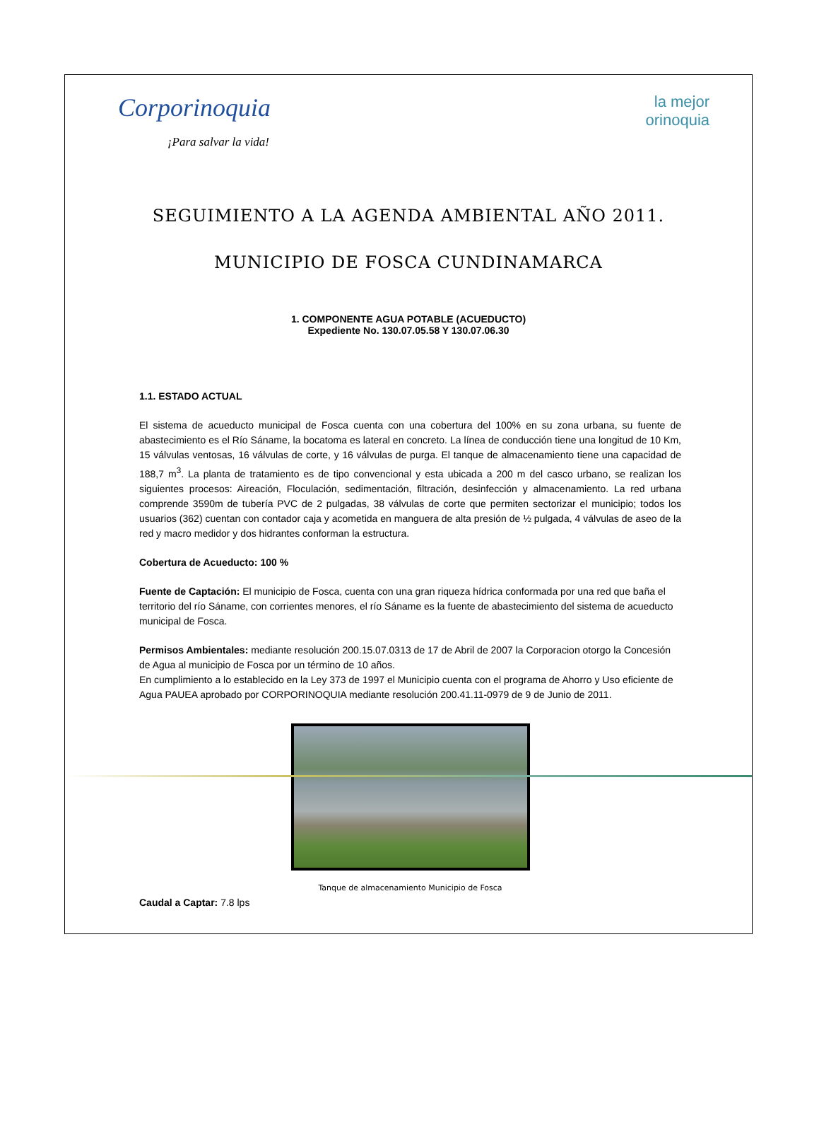Corporinoquia
¡Para salvar la vida!
la mejor
orinoquia
SEGUIMIENTO A LA AGENDA AMBIENTAL AÑO 2011.
MUNICIPIO DE FOSCA CUNDINAMARCA
1. COMPONENTE AGUA POTABLE (ACUEDUCTO)
Expediente No. 130.07.05.58 Y 130.07.06.30
1.1. ESTADO ACTUAL
El sistema de acueducto municipal de Fosca cuenta con una cobertura del 100% en su zona urbana, su fuente de abastecimiento es el Río Sáname, la bocatoma es lateral en concreto. La línea de conducción tiene una longitud de 10 Km, 15 válvulas ventosas, 16 válvulas de corte, y 16 válvulas de purga. El tanque de almacenamiento tiene una capacidad de 188,7 m<sup>3</sup>. La planta de tratamiento es de tipo convencional y esta ubicada a 200 m del casco urbano, se realizan los siguientes procesos: Aireación, Floculación, sedimentación, filtración, desinfección y almacenamiento. La red urbana comprende 3590m de tubería PVC de 2 pulgadas, 38 válvulas de corte que permiten sectorizar el municipio; todos los usuarios (362) cuentan con contador caja y acometida en manguera de alta presión de ½ pulgada, 4 válvulas de aseo de la red y macro medidor y dos hidrantes conforman la estructura.
Cobertura de Acueducto: 100 %
Fuente de Captación: El municipio de Fosca, cuenta con una gran riqueza hídrica conformada por una red que baña el territorio del río Sáname, con corrientes menores, el río Sáname es la fuente de abastecimiento del sistema de acueducto municipal de Fosca.
Permisos Ambientales: mediante resolución 200.15.07.0313 de 17 de Abril de 2007 la Corporacion otorgo la Concesión de Agua al municipio de Fosca por un término de 10 años.
En cumplimiento a lo establecido en la Ley 373 de 1997 el Municipio cuenta con el programa de Ahorro y Uso eficiente de Agua PAUEA aprobado por CORPORINOQUIA mediante resolución 200.41.11-0979 de 9 de Junio de 2011.
Tanque de almacenamiento Municipio de Fosca
Caudal a Captar: 7.8 lps